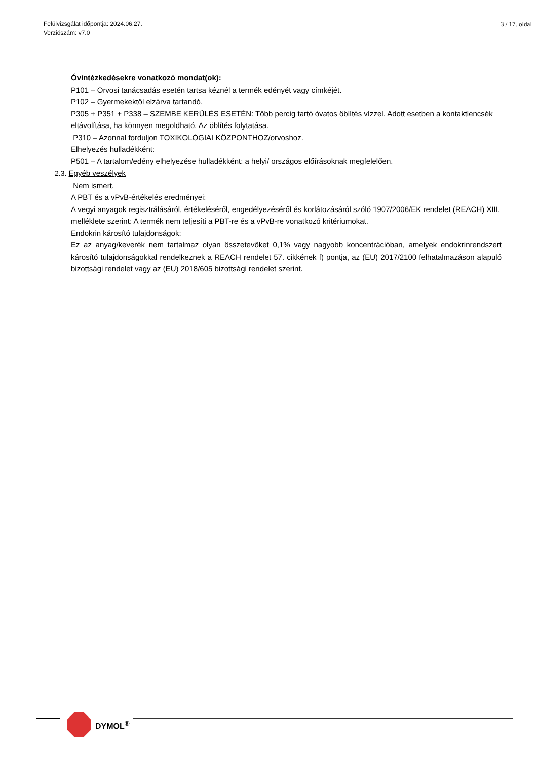Felülvizsgálat időpontja: 2024.06.27.
Verziószám: v7.0
3 / 17. oldal
Óvintézkedésekre vonatkozó mondat(ok):
P101 – Orvosi tanácsadás esetén tartsa kéznél a termék edényét vagy címkéjét.
P102 – Gyermekektől elzárva tartandó.
P305 + P351 + P338 – SZEMBE KERÜLÉS ESETÉN: Több percig tartó óvatos öblítés vízzel. Adott esetben a kontaktlencsék eltávolítása, ha könnyen megoldható. Az öblítés folytatása.
P310 – Azonnal forduljon TOXIKOLÓGIAI KÖZPONTHOZ/orvoshoz.
Elhelyezés hulladékként:
P501 – A tartalom/edény elhelyezése hulladékként: a helyi/ országos előírásoknak megfelelően.
2.3. Egyéb veszélyek
Nem ismert.
A PBT és a vPvB-értékelés eredményei:
A vegyi anyagok regisztrálásáról, értékeléséről, engedélyezéséről és korlátozásáról szóló 1907/2006/EK rendelet (REACH) XIII. melléklete szerint: A termék nem teljesíti a PBT-re és a vPvB-re vonatkozó kritériumokat.
Endokrin károsító tulajdonságok:
Ez az anyag/keverék nem tartalmaz olyan összetevőket 0,1% vagy nagyobb koncentrációban, amelyek endokrinrendszert károsító tulajdonságokkal rendelkeznek a REACH rendelet 57. cikkének f) pontja, az (EU) 2017/2100 felhatalmazáson alapuló bizottsági rendelet vagy az (EU) 2018/605 bizottsági rendelet szerint.
DYMOL<sup>®</sup>